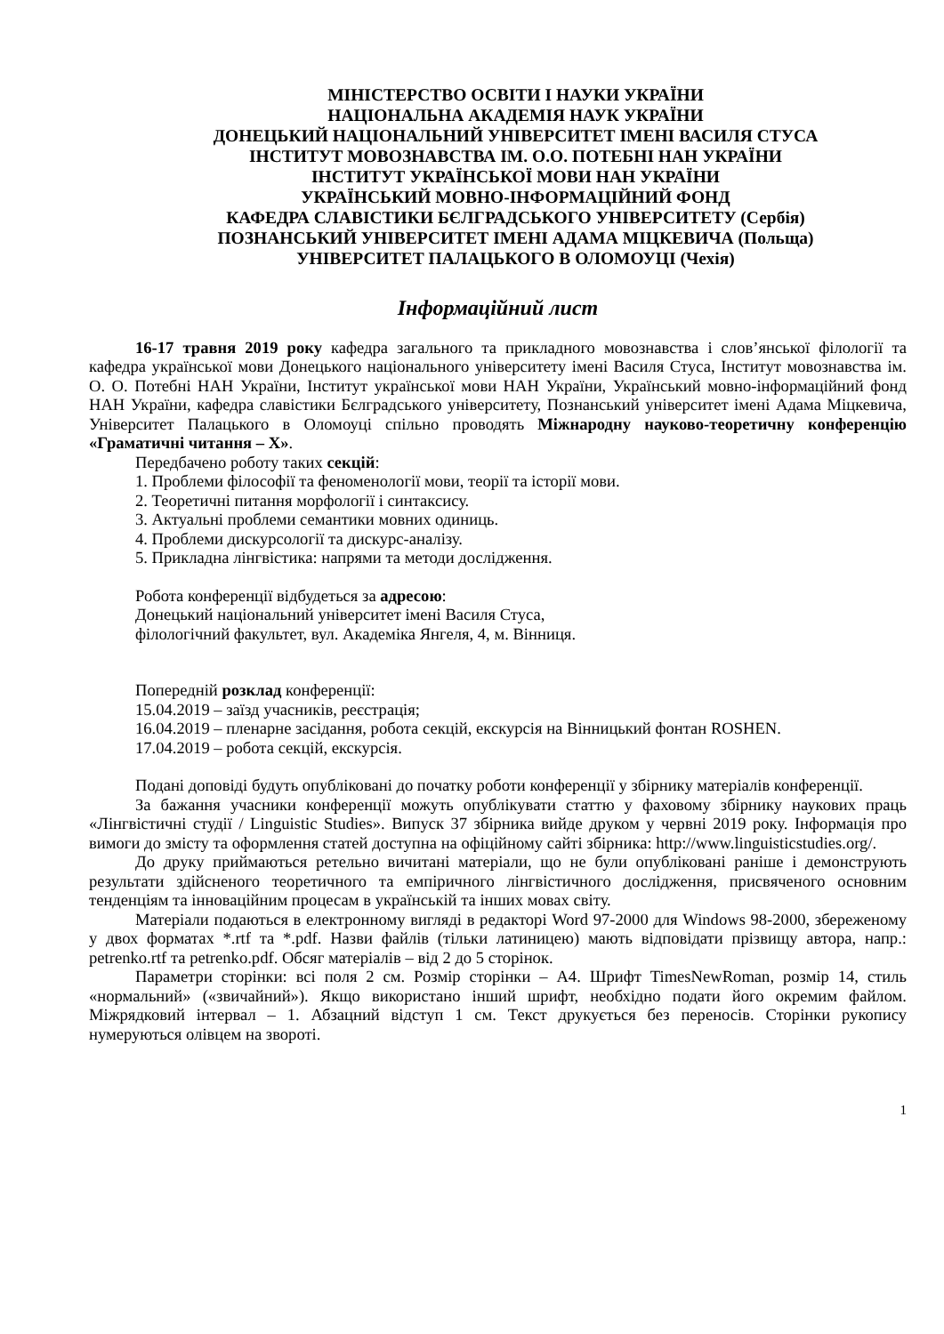МІНІСТЕРСТВО ОСВІТИ І НАУКИ УКРАЇНИ
НАЦІОНАЛЬНА АКАДЕМІЯ НАУК УКРАЇНИ
ДОНЕЦЬКИЙ НАЦІОНАЛЬНИЙ УНІВЕРСИТЕТ ІМЕНІ ВАСИЛЯ СТУСА
ІНСТИТУТ МОВОЗНАВСТВА ІМ. О.О. ПОТЕБНІ НАН УКРАЇНИ
ІНСТИТУТ УКРАЇНСЬКОЇ МОВИ НАН УКРАЇНИ
УКРАЇНСЬКИЙ МОВНО-ІНФОРМАЦІЙНИЙ ФОНД
КАФЕДРА СЛАВІСТИКИ БЄЛГРАДСЬКОГО УНІВЕРСИТЕТУ (Сербія)
ПОЗНАНСЬКИЙ УНІВЕРСИТЕТ ІМЕНІ АДАМА МІЦКЕВИЧА (Польща)
УНІВЕРСИТЕТ ПАЛАЦЬКОГО В ОЛОМОУЦІ (Чехія)
Інформаційний лист
16-17 травня 2019 року кафедра загального та прикладного мовознавства і слов’янської філології та кафедра української мови Донецького національного університету імені Василя Стуса, Інститут мовознавства ім. О. О. Потебні НАН України, Інститут української мови НАН України, Український мовно-інформаційний фонд НАН України, кафедра славістики Бєлградського університету, Познанський університет імені Адама Міцкевича, Університет Палацького в Оломоуці спільно проводять Міжнародну науково-теоретичну конференцію «Граматичні читання – Х».
Передбачено роботу таких секцій:
1. Проблеми філософії та феноменології мови, теорії та історії мови.
2. Теоретичні питання морфології і синтаксису.
3. Актуальні проблеми семантики мовних одиниць.
4. Проблеми дискурсології та дискурс-аналізу.
5. Прикладна лінгвістика: напрями та методи дослідження.
Робота конференції відбудеться за адресою:
Донецький національний університет імені Василя Стуса,
філологічний факультет, вул. Академіка Янгеля, 4, м. Вінниця.
Попередній розклад конференції:
15.04.2019 – заїзд учасників, реєстрація;
16.04.2019 – пленарне засідання, робота секцій, екскурсія на Вінницький фонтан ROSHEN.
17.04.2019 – робота секцій, екскурсія.
Подані доповіді будуть опубліковані до початку роботи конференції у збірнику матеріалів конференції.
За бажання учасники конференції можуть опублікувати статтю у фаховому збірнику наукових праць «Лінгвістичні студії / Linguistic Studies». Випуск 37 збірника вийде друком у червні 2019 року. Інформація про вимоги до змісту та оформлення статей доступна на офіційному сайті збірника: http://www.linguisticstudies.org/.
До друку приймаються ретельно вичитані матеріали, що не були опубліковані раніше і демонструють результати здійсненого теоретичного та емпіричного лінгвістичного дослідження, присвяченого основним тенденціям та інноваційним процесам в українській та інших мовах світу.
Матеріали подаються в електронному вигляді в редакторі Word 97-2000 для Windows 98-2000, збереженому у двох форматах *.rtf та *.pdf. Назви файлів (тільки латиницею) мають відповідати прізвищу автора, напр.: petrenko.rtf та petrenko.pdf. Обсяг матеріалів – від 2 до 5 сторінок.
Параметри сторінки: всі поля 2 см. Розмір сторінки – А4. Шрифт TimesNewRoman, розмір 14, стиль «нормальний» («звичайний»). Якщо використано інший шрифт, необхідно подати його окремим файлом. Міжрядковий інтервал – 1. Абзацний відступ 1 см. Текст друкується без переносів. Сторінки рукопису нумеруються олівцем на звороті.
1